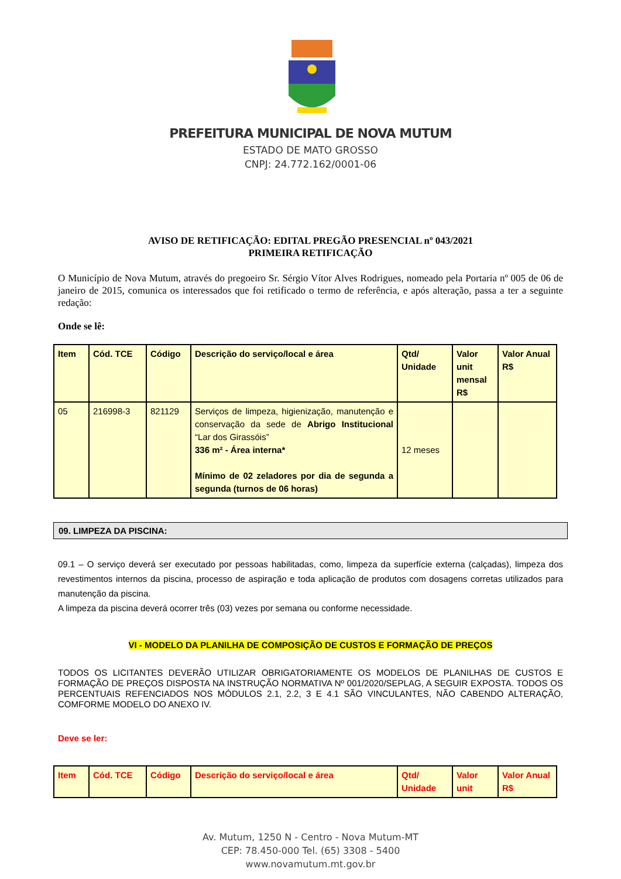PREFEITURA MUNICIPAL DE NOVA MUTUM
ESTADO DE MATO GROSSO
CNPJ: 24.772.162/0001-06
AVISO DE RETIFICAÇÃO: EDITAL PREGÃO PRESENCIAL nº 043/2021
PRIMEIRA RETIFICAÇÃO
O Município de Nova Mutum, através do pregoeiro Sr. Sérgio Vítor Alves Rodrigues, nomeado pela Portaria nº 005 de 06 de janeiro de 2015, comunica os interessados que foi retificado o termo de referência, e após alteração, passa a ter a seguinte redação:
Onde se lê:
| Item | Cód. TCE | Código | Descrição do serviço/local e área | Qtd/ Unidade | Valor unit mensal R$ | Valor Anual R$ |
| --- | --- | --- | --- | --- | --- | --- |
| 05 | 216998-3 | 821129 | Serviços de limpeza, higienização, manutenção e conservação da sede de Abrigo Institucional “Lar dos Girassóis” 336 m² - Área interna* Mínimo de 02 zeladores por dia de segunda a segunda (turnos de 06 horas) | 12 meses | | |
09. LIMPEZA DA PISCINA:
09.1 – O serviço deverá ser executado por pessoas habilitadas, como, limpeza da superfície externa (calçadas), limpeza dos revestimentos internos da piscina, processo de aspiração e toda aplicação de produtos com dosagens corretas utilizados para manutenção da piscina.
A limpeza da piscina deverá ocorrer três (03) vezes por semana ou conforme necessidade.
VI - MODELO DA PLANILHA DE COMPOSIÇÃO DE CUSTOS E FORMAÇÃO DE PREÇOS
TODOS OS LICITANTES DEVERÃO UTILIZAR OBRIGATORIAMENTE OS MODELOS DE PLANILHAS DE CUSTOS E FORMAÇÃO DE PREÇOS DISPOSTA NA INSTRUÇÃO NORMATIVA Nº 001/2020/SEPLAG, A SEGUIR EXPOSTA. TODOS OS PERCENTUAIS REFENCIADOS NOS MÓDULOS 2.1, 2.2, 3 E 4.1 SÃO VINCULANTES, NÃO CABENDO ALTERAÇÃO, COMFORME MODELO DO ANEXO IV.
Deve se ler:
| Item | Cód. TCE | Código | Descrição do serviço/local e área | Qtd/ Unidade | Valor unit | Valor Anual R$ |
| --- | --- | --- | --- | --- | --- | --- |
Av. Mutum, 1250 N - Centro - Nova Mutum-MT
CEP: 78.450-000 Tel. (65) 3308 - 5400
www.novamutum.mt.gov.br